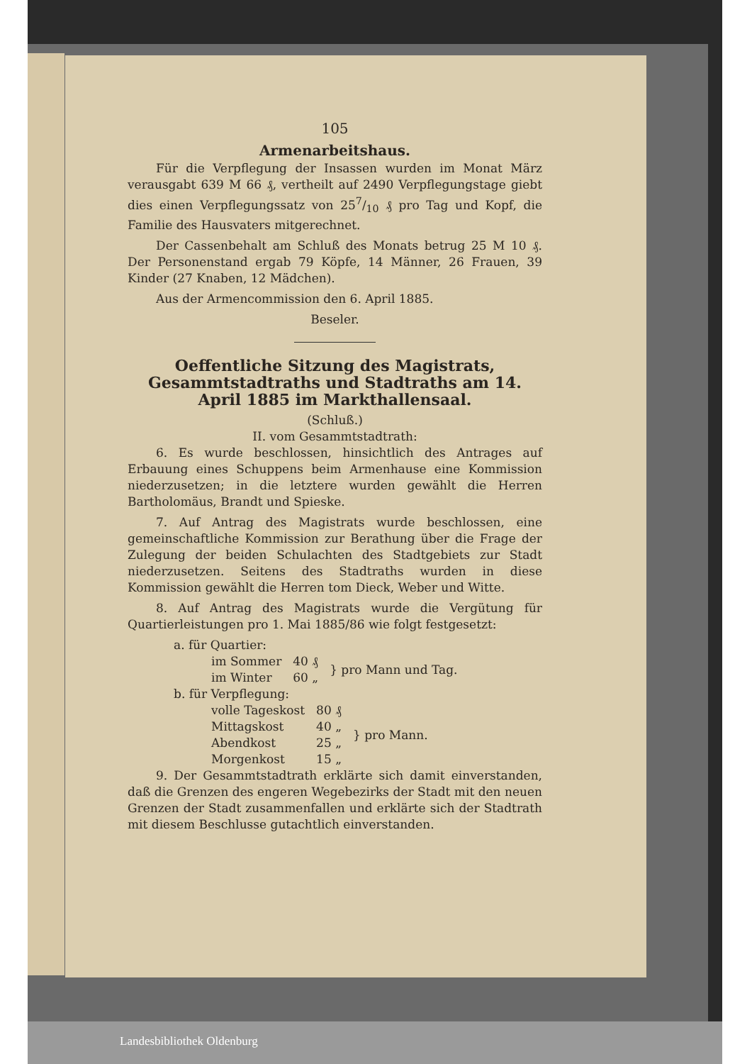105
Armenarbeitshaus.
Für die Verpflegung der Insassen wurden im Monat März verausgabt 639 M 66 ₰, vertheilt auf 2490 Verpflegungstage giebt dies einen Verpflegungssatz von 257/10 ₰ pro Tag und Kopf, die Familie des Hausvaters mitgerechnet.
Der Cassenbehalt am Schluß des Monats betrug 25 M 10 ₰. Der Personenstand ergab 79 Köpfe, 14 Männer, 26 Frauen, 39 Kinder (27 Knaben, 12 Mädchen).
Aus der Armencommission den 6. April 1885.
Beseler.
Oeffentliche Sitzung des Magistrats, Gesammtstadtraths und Stadtraths am 14. April 1885 im Markthallensaal.
(Schluß.)
II. vom Gesammtstadtrath:
6. Es wurde beschlossen, hinsichtlich des Antrages auf Erbauung eines Schuppens beim Armenhause eine Kommission niederzusetzen; in die letztere wurden gewählt die Herren Bartholomäus, Brandt und Spieske.
7. Auf Antrag des Magistrats wurde beschlossen, eine gemeinschaftliche Kommission zur Berathung über die Frage der Zulegung der beiden Schulachten des Stadtgebiets zur Stadt niederzusetzen. Seitens des Stadtraths wurden in diese Kommission gewählt die Herren tom Dieck, Weber und Witte.
8. Auf Antrag des Magistrats wurde die Vergütung für Quartierleistungen pro 1. Mai 1885/86 wie folgt festgesetzt:
a. für Quartier:
| im Sommer | 40 ₰ | } pro Mann und Tag. |
| im Winter | 60 „ | |
b. für Verpflegung:
| volle Tageskost | 80 ₰ | } pro Mann. |
| Mittagskost | 40 „ | |
| Abendkost | 25 „ | |
| Morgenkost | 15 „ | |
9. Der Gesammtstadtrath erklärte sich damit einverstanden, daß die Grenzen des engeren Wegebezirks der Stadt mit den neuen Grenzen der Stadt zusammenfallen und erklärte sich der Stadtrath mit diesem Beschlusse gutachtlich einverstanden.
Landesbibliothek Oldenburg